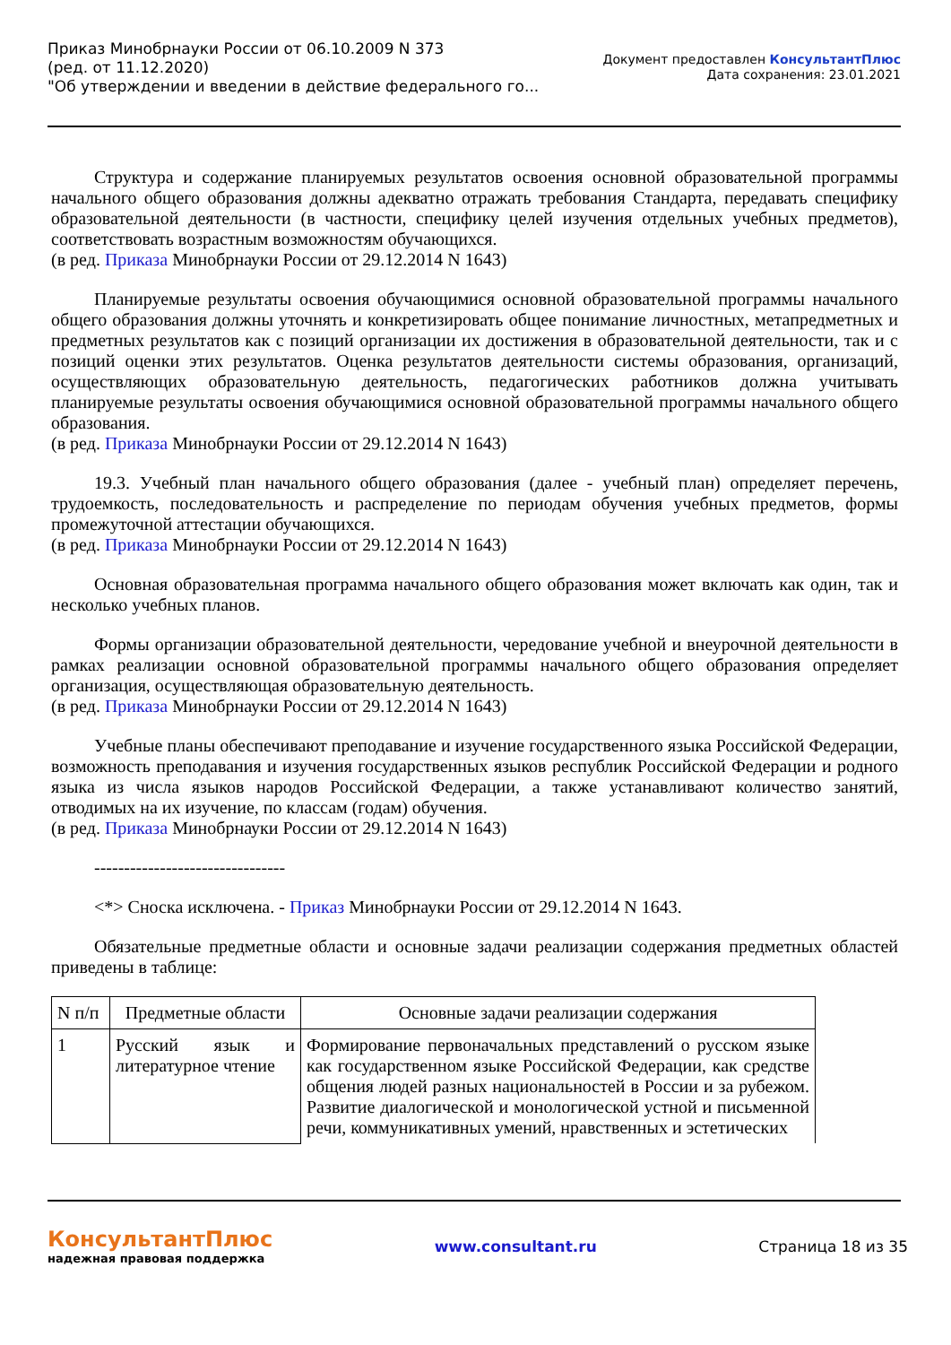Приказ Минобрнауки России от 06.10.2009 N 373
(ред. от 11.12.2020)
"Об утверждении и введении в действие федерального го...
Документ предоставлен КонсультантПлюс
Дата сохранения: 23.01.2021
Структура и содержание планируемых результатов освоения основной образовательной программы начального общего образования должны адекватно отражать требования Стандарта, передавать специфику образовательной деятельности (в частности, специфику целей изучения отдельных учебных предметов), соответствовать возрастным возможностям обучающихся.
(в ред. Приказа Минобрнауки России от 29.12.2014 N 1643)
Планируемые результаты освоения обучающимися основной образовательной программы начального общего образования должны уточнять и конкретизировать общее понимание личностных, метапредметных и предметных результатов как с позиций организации их достижения в образовательной деятельности, так и с позиций оценки этих результатов. Оценка результатов деятельности системы образования, организаций, осуществляющих образовательную деятельность, педагогических работников должна учитывать планируемые результаты освоения обучающимися основной образовательной программы начального общего образования.
(в ред. Приказа Минобрнауки России от 29.12.2014 N 1643)
19.3. Учебный план начального общего образования (далее - учебный план) определяет перечень, трудоемкость, последовательность и распределение по периодам обучения учебных предметов, формы промежуточной аттестации обучающихся.
(в ред. Приказа Минобрнауки России от 29.12.2014 N 1643)
Основная образовательная программа начального общего образования может включать как один, так и несколько учебных планов.
Формы организации образовательной деятельности, чередование учебной и внеурочной деятельности в рамках реализации основной образовательной программы начального общего образования определяет организация, осуществляющая образовательную деятельность.
(в ред. Приказа Минобрнауки России от 29.12.2014 N 1643)
Учебные планы обеспечивают преподавание и изучение государственного языка Российской Федерации, возможность преподавания и изучения государственных языков республик Российской Федерации и родного языка из числа языков народов Российской Федерации, а также устанавливают количество занятий, отводимых на их изучение, по классам (годам) обучения.
(в ред. Приказа Минобрнауки России от 29.12.2014 N 1643)
--------------------------------
<*> Сноска исключена. - Приказ Минобрнауки России от 29.12.2014 N 1643.
Обязательные предметные области и основные задачи реализации содержания предметных областей приведены в таблице:
| N п/п | Предметные области | Основные задачи реализации содержания |
| --- | --- | --- |
| 1 | Русский язык и литературное чтение | Формирование первоначальных представлений о русском языке как государственном языке Российской Федерации, как средстве общения людей разных национальностей в России и за рубежом. Развитие диалогической и монологической устной и письменной речи, коммуникативных умений, нравственных и эстетических |
КонсультантПлюс
надежная правовая поддержка
www.consultant.ru Страница 18 из 35